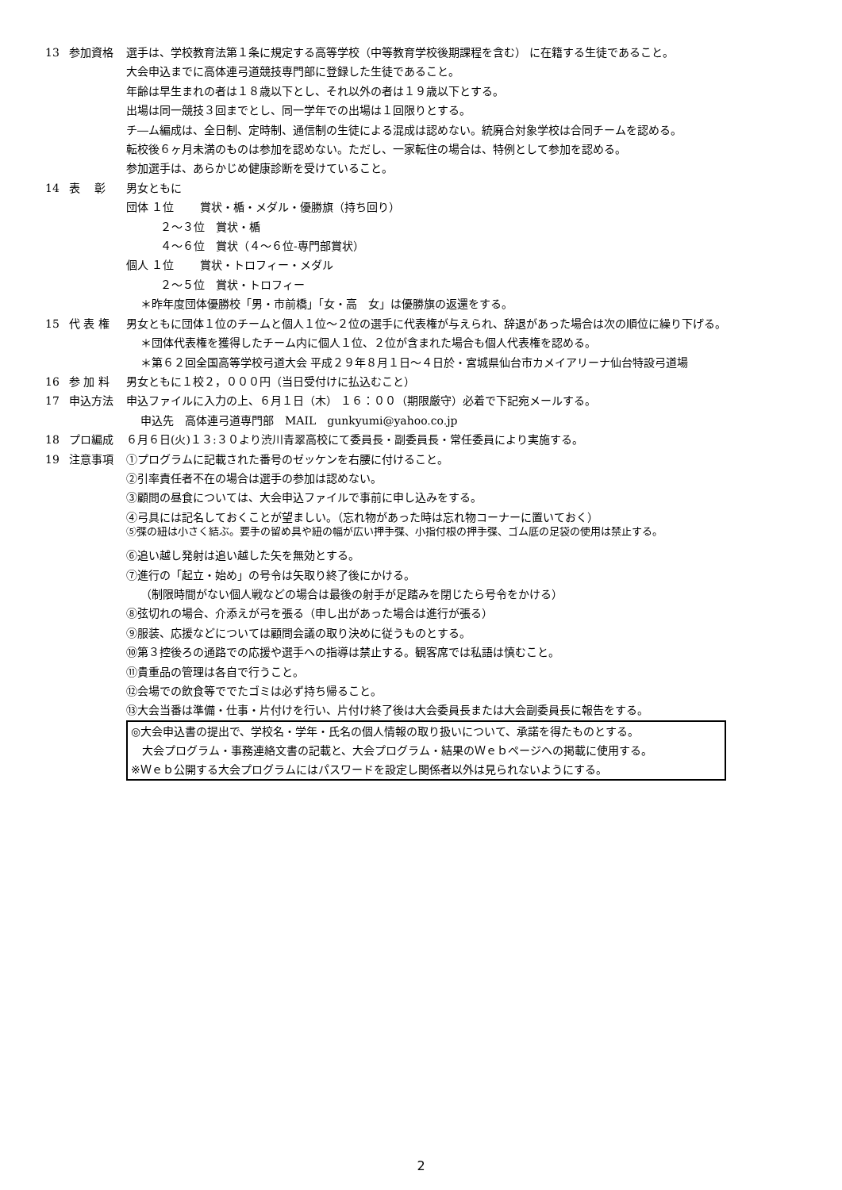13 参加資格 選手は、学校教育法第１条に規定する高等学校（中等教育学校後期課程を含む） に在籍する生徒であること。
大会申込までに高体連弓道競技専門部に登録した生徒であること。
年齢は早生まれの者は１８歳以下とし、それ以外の者は１９歳以下とする。
出場は同一競技３回までとし、同一学年での出場は１回限りとする。
チ―ム編成は、全日制、定時制、通信制の生徒による混成は認めない。統廃合対象学校は合同チームを認める。
転校後６ヶ月未満のものは参加を認めない。ただし、一家転住の場合は、特例として参加を認める。
参加選手は、あらかじめ健康診断を受けていること。
14 表　 彰 男女ともに
団体 １位　　 賞状・楯・メダル・優勝旗（持ち回り）
２～３位　賞状・楯
４～６位　賞状（４～６位-専門部賞状）
個人 １位　　 賞状・トロフィー・メダル
２～５位　賞状・トロフィー
＊昨年度団体優勝校「男・市前橋」「女・高　女」は優勝旗の返還をする。
15 代 表 権 男女ともに団体１位のチームと個人１位～２位の選手に代表権が与えられ、辞退があった場合は次の順位に繰り下げる。
＊団体代表権を獲得したチーム内に個人１位、２位が含まれた場合も個人代表権を認める。
＊第６２回全国高等学校弓道大会 平成２９年８月１日～４日於・宮城県仙台市カメイアリーナ仙台特設弓道場
16 参 加 料 男女ともに１校２，０００円（当日受付けに払込むこと）
17 申込方法 申込ファイルに入力の上、６月１日（木） １６：００（期限厳守）必着で下記宛メールする。
申込先　高体連弓道専門部　MAIL　gunkyumi@yahoo.co.jp
18 プロ編成 ６月６日(火)１３:３０より渋川青翠高校にて委員長・副委員長・常任委員により実施する。
19 注意事項 ①プログラムに記載された番号のゼッケンを右腰に付けること。
②引率責任者不在の場合は選手の参加は認めない。
③顧問の昼食については、大会申込ファイルで事前に申し込みをする。
④弓具には記名しておくことが望ましい。（忘れ物があった時は忘れ物コーナーに置いておく）
⑤弽の紐は小さく結ぶ。要手の留め具や紐の幅が広い押手弽、小指付根の押手弽、ゴム底の足袋の使用は禁止する。
⑥追い越し発射は追い越した矢を無効とする。
⑦進行の「起立・始め」の号令は矢取り終了後にかける。
（制限時間がない個人戦などの場合は最後の射手が足踏みを閉じたら号令をかける）
⑧弦切れの場合、介添えが弓を張る（申し出があった場合は進行が張る）
⑨服装、応援などについては顧問会議の取り決めに従うものとする。
⑩第３控後ろの通路での応援や選手への指導は禁止する。観客席では私語は慎むこと。
⑪貴重品の管理は各自で行うこと。
⑫会場での飲食等ででたゴミは必ず持ち帰ること。
⑬大会当番は準備・仕事・片付けを行い、片付け終了後は大会委員長または大会副委員長に報告をする。
◎大会申込書の提出で、学校名・学年・氏名の個人情報の取り扱いについて、承諾を得たものとする。
　大会プログラム・事務連絡文書の記載と、大会プログラム・結果のＷｅｂページへの掲載に使用する。
※Ｗｅｂ公開する大会プログラムにはパスワードを設定し関係者以外は見られないようにする。
2